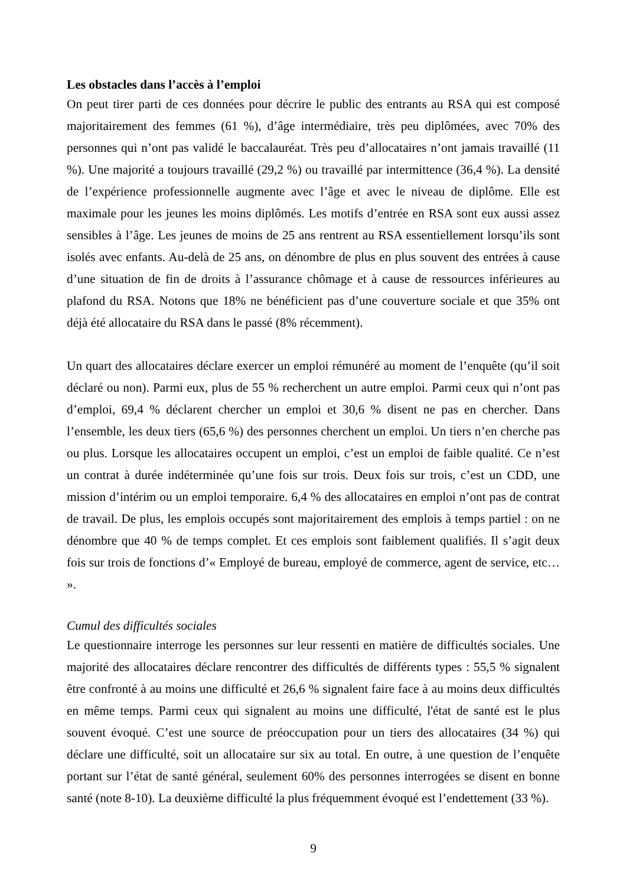Les obstacles dans l’accès à l’emploi
On peut tirer parti de ces données pour décrire le public des entrants au RSA qui est composé majoritairement des femmes (61 %), d’âge intermédiaire, très peu diplômées, avec 70% des personnes qui n’ont pas validé le baccalauréat. Très peu d’allocataires n’ont jamais travaillé (11 %). Une majorité a toujours travaillé (29,2 %) ou travaillé par intermittence (36,4 %). La densité de l’expérience professionnelle augmente avec l’âge et avec le niveau de diplôme. Elle est maximale pour les jeunes les moins diplômés. Les motifs d’entrée en RSA sont eux aussi assez sensibles à l’âge. Les jeunes de moins de 25 ans rentrent au RSA essentiellement lorsqu’ils sont isolés avec enfants. Au-delà de 25 ans, on dénombre de plus en plus souvent des entrées à cause d’une situation de fin de droits à l’assurance chômage et à cause de ressources inférieures au plafond du RSA. Notons que 18% ne bénéficient pas d’une couverture sociale et que 35% ont déjà été allocataire du RSA dans le passé (8% récemment).
Un quart des allocataires déclare exercer un emploi rémunéré au moment de l’enquête (qu’il soit déclaré ou non). Parmi eux, plus de 55 % recherchent un autre emploi. Parmi ceux qui n’ont pas d’emploi, 69,4 % déclarent chercher un emploi et 30,6 % disent ne pas en chercher. Dans l’ensemble, les deux tiers (65,6 %) des personnes cherchent un emploi. Un tiers n’en cherche pas ou plus. Lorsque les allocataires occupent un emploi, c’est un emploi de faible qualité. Ce n’est un contrat à durée indéterminée qu’une fois sur trois. Deux fois sur trois, c’est un CDD, une mission d’intérim ou un emploi temporaire. 6,4 % des allocataires en emploi n’ont pas de contrat de travail. De plus, les emplois occupés sont majoritairement des emplois à temps partiel : on ne dénombre que 40 % de temps complet. Et ces emplois sont faiblement qualifiés. Il s’agit deux fois sur trois de fonctions d’« Employé de bureau, employé de commerce, agent de service, etc… ».
Cumul des difficultés sociales
Le questionnaire interroge les personnes sur leur ressenti en matière de difficultés sociales. Une majorité des allocataires déclare rencontrer des difficultés de différents types : 55,5 % signalent être confronté à au moins une difficulté et 26,6 % signalent faire face à au moins deux difficultés en même temps. Parmi ceux qui signalent au moins une difficulté, l'état de santé est le plus souvent évoqué. C’est une source de préoccupation pour un tiers des allocataires (34 %) qui déclare une difficulté, soit un allocataire sur six au total. En outre, à une question de l’enquête portant sur l’état de santé général, seulement 60% des personnes interrogées se disent en bonne santé (note 8-10). La deuxième difficulté la plus fréquemment évoqué est l’endettement (33 %).
9